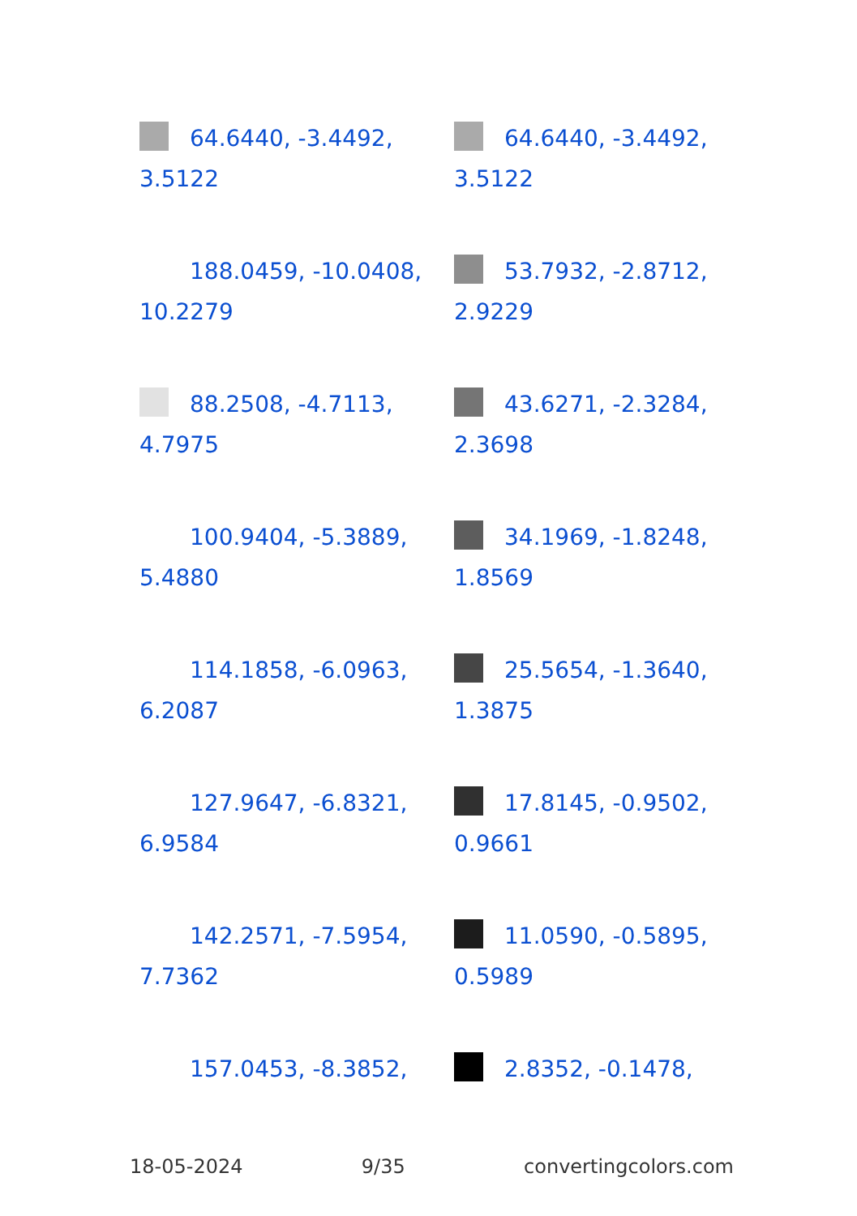64.6440, -3.4492, 3.5122
64.6440, -3.4492, 3.5122
188.0459, -10.0408, 10.2279
53.7932, -2.8712, 2.9229
88.2508, -4.7113, 4.7975
43.6271, -2.3284, 2.3698
100.9404, -5.3889, 5.4880
34.1969, -1.8248, 1.8569
114.1858, -6.0963, 6.2087
25.5654, -1.3640, 1.3875
127.9647, -6.8321, 6.9584
17.8145, -0.9502, 0.9661
142.2571, -7.5954, 7.7362
11.0590, -0.5895, 0.5989
157.0453, -8.3852,
2.8352, -0.1478,
18-05-2024 9/35 convertingcolors.com